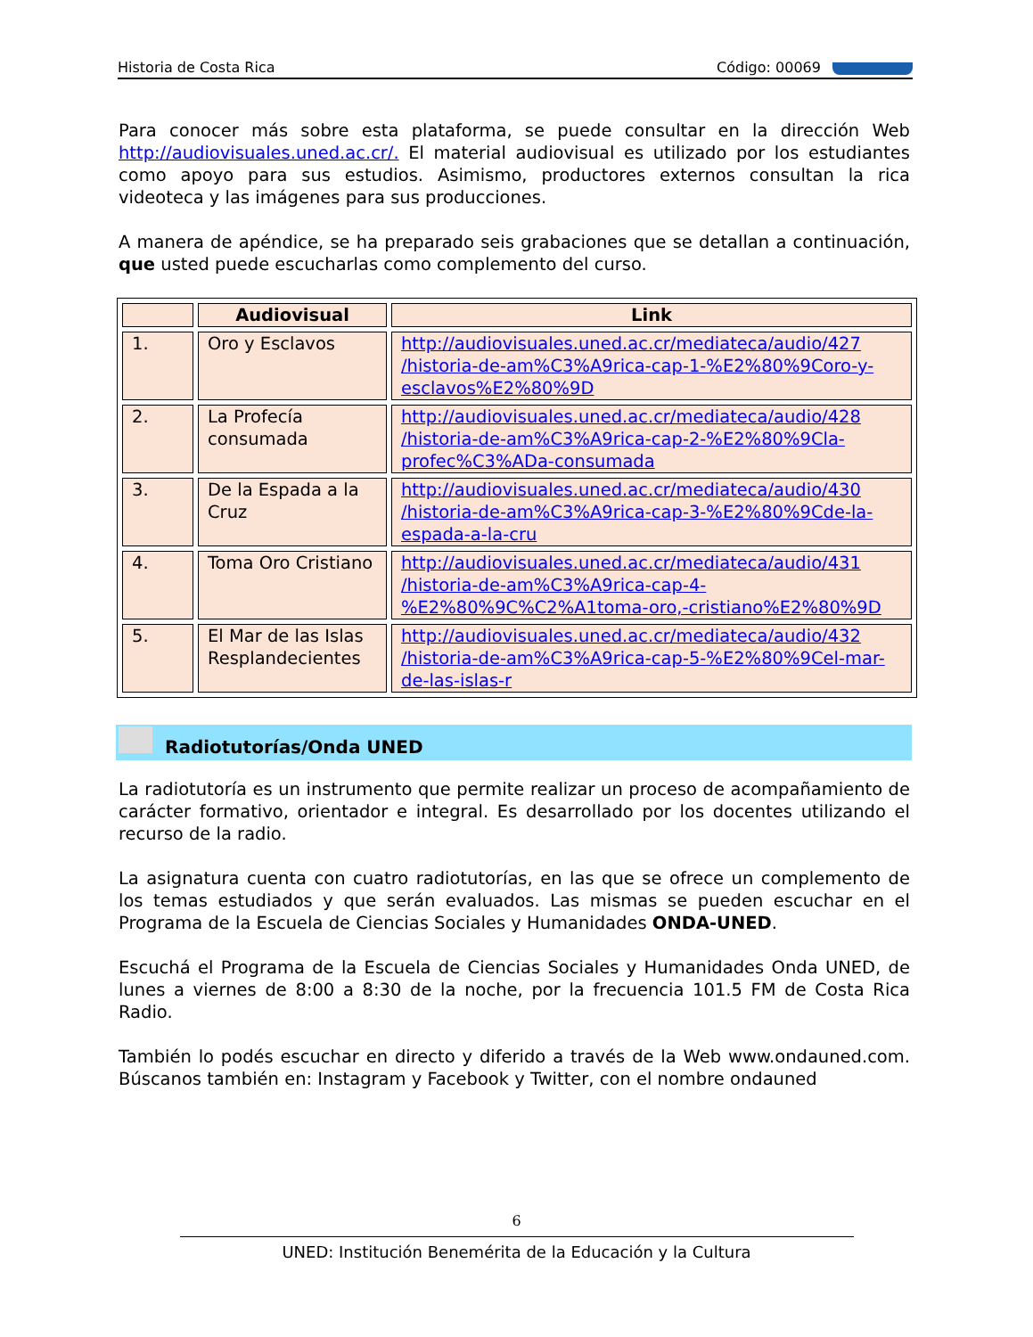Historia de Costa Rica Código: 00069
Para conocer más sobre esta plataforma, se puede consultar en la dirección Web http://audiovisuales.uned.ac.cr/. El material audiovisual es utilizado por los estudiantes como apoyo para sus estudios. Asimismo, productores externos consultan la rica videoteca y las imágenes para sus producciones.
A manera de apéndice, se ha preparado seis grabaciones que se detallan a continuación, que usted puede escucharlas como complemento del curso.
| | Audiovisual | Link |
| --- | --- | --- |
| 1. | Oro y Esclavos | http://audiovisuales.uned.ac.cr/mediateca/audio/427 /historia-de-am%C3%A9rica-cap-1-%E2%80%9Coro-y-esclavos%E2%80%9D |
| 2. | La Profecía consumada | http://audiovisuales.uned.ac.cr/mediateca/audio/428 /historia-de-am%C3%A9rica-cap-2-%E2%80%9Cla-profec%C3%ADa-consumada |
| 3. | De la Espada a la Cruz | http://audiovisuales.uned.ac.cr/mediateca/audio/430 /historia-de-am%C3%A9rica-cap-3-%E2%80%9Cde-la-espada-a-la-cru |
| 4. | Toma Oro Cristiano | http://audiovisuales.uned.ac.cr/mediateca/audio/431 /historia-de-am%C3%A9rica-cap-4-%E2%80%9C%C2%A1toma-oro,-cristiano%E2%80%9D |
| 5. | El Mar de las Islas Resplandecientes | http://audiovisuales.uned.ac.cr/mediateca/audio/432 /historia-de-am%C3%A9rica-cap-5-%E2%80%9Cel-mar-de-las-islas-r |
Radiotutorías/Onda UNED
La radiotutoría es un instrumento que permite realizar un proceso de acompañamiento de carácter formativo, orientador e integral. Es desarrollado por los docentes utilizando el recurso de la radio.
La asignatura cuenta con cuatro radiotutorías, en las que se ofrece un complemento de los temas estudiados y que serán evaluados. Las mismas se pueden escuchar en el Programa de la Escuela de Ciencias Sociales y Humanidades ONDA-UNED.
Escuchá el Programa de la Escuela de Ciencias Sociales y Humanidades Onda UNED, de lunes a viernes de 8:00 a 8:30 de la noche, por la frecuencia 101.5 FM de Costa Rica Radio.
También lo podés escuchar en directo y diferido a través de la Web www.ondauned.com. Búscanos también en: Instagram y Facebook y Twitter, con el nombre ondauned
6
UNED: Institución Benemérita de la Educación y la Cultura